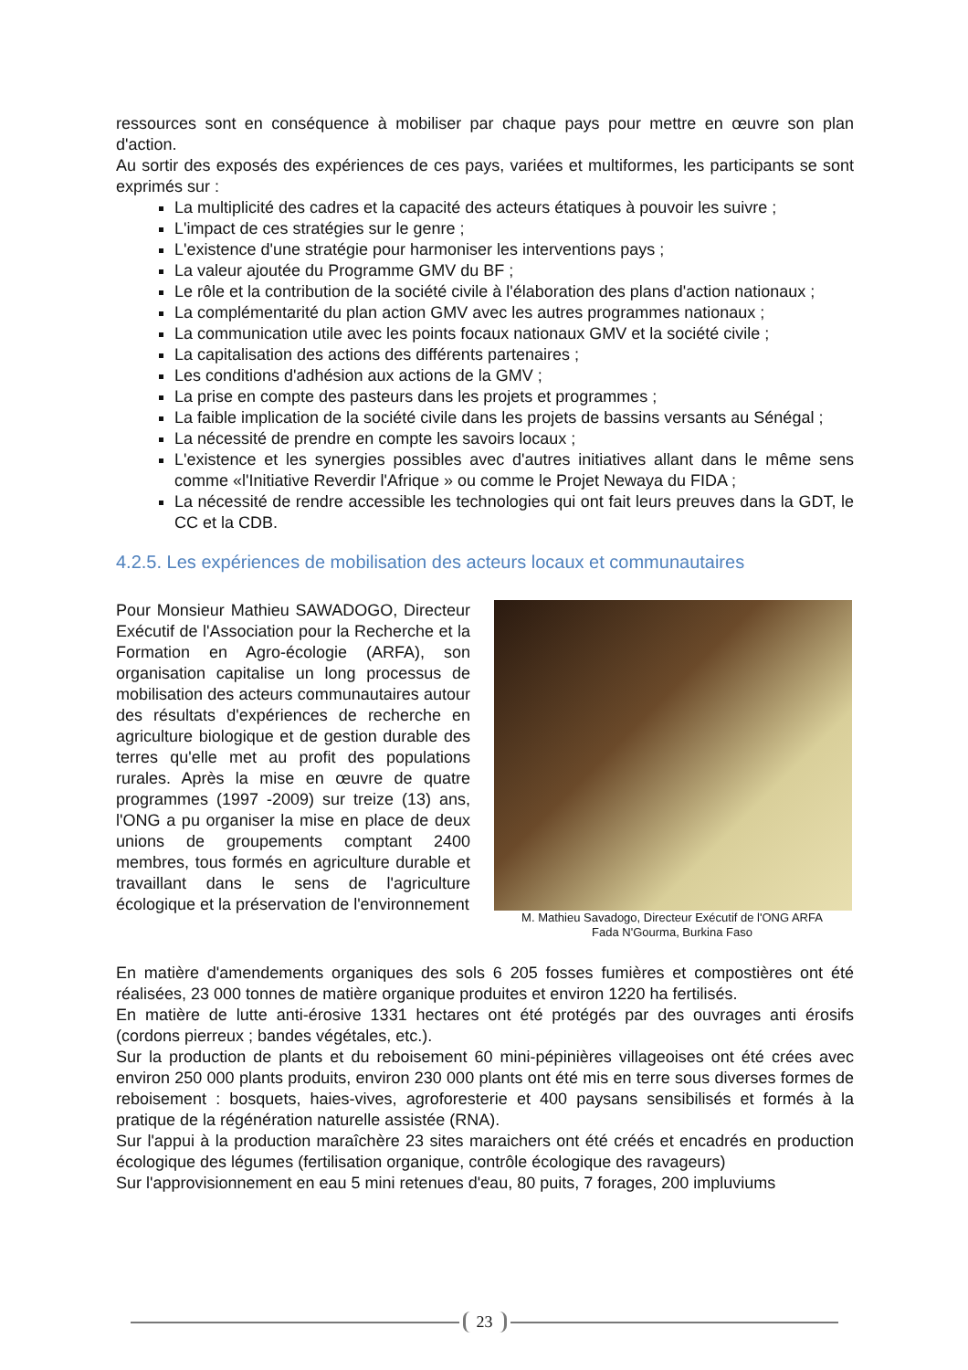ressources sont en conséquence à mobiliser par chaque pays pour mettre en œuvre son plan d'action.
Au sortir des exposés des expériences de ces pays, variées et multiformes, les participants se sont exprimés sur :
La multiplicité des cadres et la capacité des acteurs étatiques à pouvoir les suivre ;
L'impact de ces stratégies sur le genre ;
L'existence d'une stratégie pour harmoniser les interventions pays ;
La valeur ajoutée du Programme GMV du BF ;
Le rôle et la contribution de la société civile à l'élaboration des plans d'action nationaux ;
La complémentarité du plan action GMV avec les autres programmes nationaux ;
La communication utile avec les points focaux nationaux GMV et la société civile ;
La capitalisation des actions des différents partenaires ;
Les conditions d'adhésion aux actions de la GMV ;
La prise en compte des pasteurs dans les projets et programmes ;
La faible implication de la société civile dans les projets de bassins versants au Sénégal ;
La nécessité de prendre en compte les savoirs locaux ;
L'existence et les synergies possibles avec d'autres initiatives allant dans le même sens comme «l'Initiative Reverdir l'Afrique » ou comme le Projet Newaya du FIDA ;
La nécessité de rendre accessible les technologies qui ont fait leurs preuves dans la GDT, le CC et la CDB.
4.2.5. Les expériences de mobilisation des acteurs locaux et communautaires
Pour Monsieur Mathieu SAWADOGO, Directeur Exécutif de l'Association pour la Recherche et la Formation en Agro-écologie (ARFA), son organisation capitalise un long processus de mobilisation des acteurs communautaires autour des résultats d'expériences de recherche en agriculture biologique et de gestion durable des terres qu'elle met au profit des populations rurales. Après la mise en œuvre de quatre programmes (1997 -2009) sur treize (13) ans, l'ONG a pu organiser la mise en place de deux unions de groupements comptant 2400 membres, tous formés en agriculture durable et travaillant dans le sens de l'agriculture écologique et la préservation de l'environnement
M. Mathieu Savadogo, Directeur Exécutif de l'ONG ARFA
Fada N'Gourma, Burkina Faso
En matière d'amendements organiques des sols 6 205 fosses fumières et compostières ont été réalisées, 23 000 tonnes de matière organique produites et environ 1220 ha fertilisés.
En matière de lutte anti-érosive 1331 hectares ont été protégés par des ouvrages anti érosifs (cordons pierreux ; bandes végétales, etc.).
Sur la production de plants et du reboisement 60 mini-pépinières villageoises ont été crées avec environ 250 000 plants produits, environ 230 000 plants ont été mis en terre sous diverses formes de reboisement : bosquets, haies-vives, agroforesterie et 400 paysans sensibilisés et formés à la pratique de la régénération naturelle assistée (RNA).
Sur l'appui à la production maraîchère 23 sites maraichers ont été créés et encadrés en production écologique des légumes (fertilisation organique, contrôle écologique des ravageurs)
Sur l'approvisionnement en eau 5 mini retenues d'eau, 80 puits, 7 forages, 200 impluviums
23